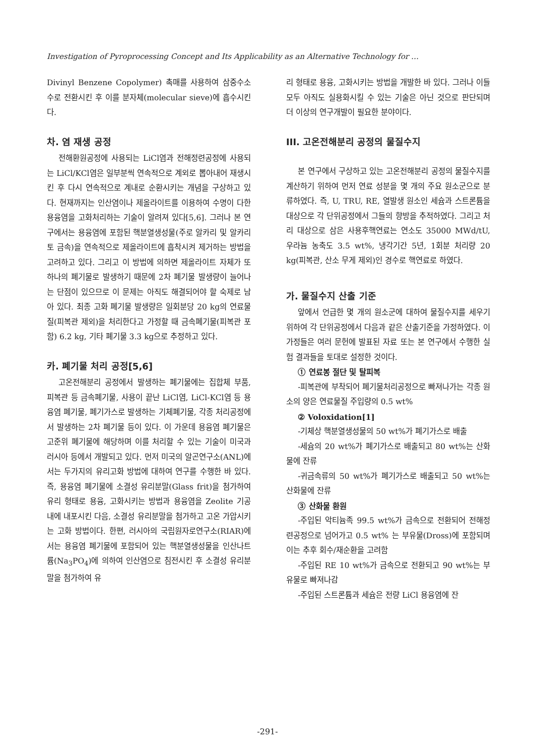Investigation of Pyroprocessing Concept and Its Applicability as an Alternative Technology for …
Divinyl Benzene Copolymer) 촉매를 사용하여 삼중수소수로 전환시킨 후 이를 분자체(molecular sieve)에 흡수시킨다.
차. 염 재생 공정
전해환원공정에 사용되는 LiCl염과 전해정련공정에 사용되는 LiCl/KCl염은 일부분씩 연속적으로 계외로 뽑아내어 재생시킨 후 다시 연속적으로 계내로 순환시키는 개념을 구상하고 있다. 현재까지는 인산염이나 제올라이트를 이용하여 수명이 다한 용융염을 고화처리하는 기술이 알려져 있다[5,6]. 그러나 본 연구에서는 용융염에 포함된 핵분열생성물(주로 알카리 및 알카리토 금속)을 연속적으로 제올라이트에 흡착시켜 제거하는 방법을 고려하고 있다. 그리고 이 방법에 의하면 제올라이트 자체가 또 하나의 폐기물로 발생하기 때문에 2차 폐기물 발생량이 늘어나는 단점이 있으므로 이 문제는 아직도 해결되어야 할 숙제로 남아 있다. 최종 고화 폐기물 발생량은 일회분당 20 kg의 연료물질(피복관 제외)을 처리한다고 가정할 때 금속폐기물(피복관 포함) 6.2 kg, 기타 폐기물 3.3 kg으로 추정하고 있다.
카. 폐기물 처리 공정[5,6]
고온전해분리 공정에서 발생하는 폐기물에는 집합체 부품, 피복관 등 금속폐기물, 사용이 끝난 LiCl염, LiCl-KCl염 등 용융염 폐기물, 폐기가스로 발생하는 기체폐기물, 각종 처리공정에서 발생하는 2차 폐기물 등이 있다. 이 가운데 용융염 폐기물은 고준위 폐기물에 해당하며 이를 처리할 수 있는 기술이 미국과 러시아 등에서 개발되고 있다. 먼저 미국의 알곤연구소(ANL)에서는 두가지의 유리고화 방법에 대하여 연구를 수행한 바 있다. 즉, 용융염 폐기물에 소결성 유리분말(Glass frit)을 첨가하여 유리 형태로 용융, 고화시키는 방법과 용융염을 Zeolite 기공 내에 내포시킨 다음, 소결성 유리분말을 첨가하고 고온 가압시키는 고화 방법이다. 한편, 러시아의 국립원자로연구소(RIAR)에서는 용융염 폐기물에 포함되어 있는 핵분열생성물을 인산나트륨(Na<sub>3</sub>PO<sub>4</sub>)에 의하여 인산염으로 침전시킨 후 소결성 유리분말을 첨가하여 유
리 형태로 용융, 고화시키는 방법을 개발한 바 있다. 그러나 이들 모두 아직도 실용화시킬 수 있는 기술은 아닌 것으로 판단되며 더 이상의 연구개발이 필요한 분야이다.
III. 고온전해분리 공정의 물질수지
본 연구에서 구상하고 있는 고온전해분리 공정의 물질수지를 계산하기 위하여 먼저 연료 성분을 몇 개의 주요 원소군으로 분류하였다. 즉, U, TRU, RE, 열발생 원소인 세슘과 스트론튬을 대상으로 각 단위공정에서 그들의 향방을 추적하였다. 그리고 처리 대상으로 삼은 사용후핵연료는 연소도 35000 MWd/tU, 우라늄 농축도 3.5 wt%, 냉각기간 5년, 1회분 처리량 20 kg(피복관, 산소 무게 제외)인 경수로 핵연료로 하였다.
가. 물질수지 산출 기준
앞에서 언급한 몇 개의 원소군에 대하여 물질수지를 세우기 위하여 각 단위공정에서 다음과 같은 산출기준을 가정하였다. 이 가정들은 여러 문헌에 발표된 자료 또는 본 연구에서 수행한 실험 결과들을 토대로 설정한 것이다.
① 연료봉 절단 및 탈피복
-피복관에 부착되어 폐기물처리공정으로 빠져나가는 각종 원소의 양은 연료물질 주입량의 0.5 wt%
② Voloxidation[1]
-기체상 핵분열생성물의 50 wt%가 폐기가스로 배출
-세슘의 20 wt%가 폐기가스로 배출되고 80 wt%는 산화물에 잔류
-귀금속류의 50 wt%가 폐기가스로 배출되고 50 wt%는 산화물에 잔류
③ 산화물 환원
-주입된 악티늄족 99.5 wt%가 금속으로 전환되어 전해정련공정으로 넘어가고 0.5 wt% 는 부유물(Dross)에 포함되며 이는 추후 회수/재순환을 고려함
-주입된 RE 10 wt%가 금속으로 전환되고 90 wt%는 부유물로 빠져나감
-주입된 스트론튬과 세슘은 전량 LiCl 용융염에 잔
-291-